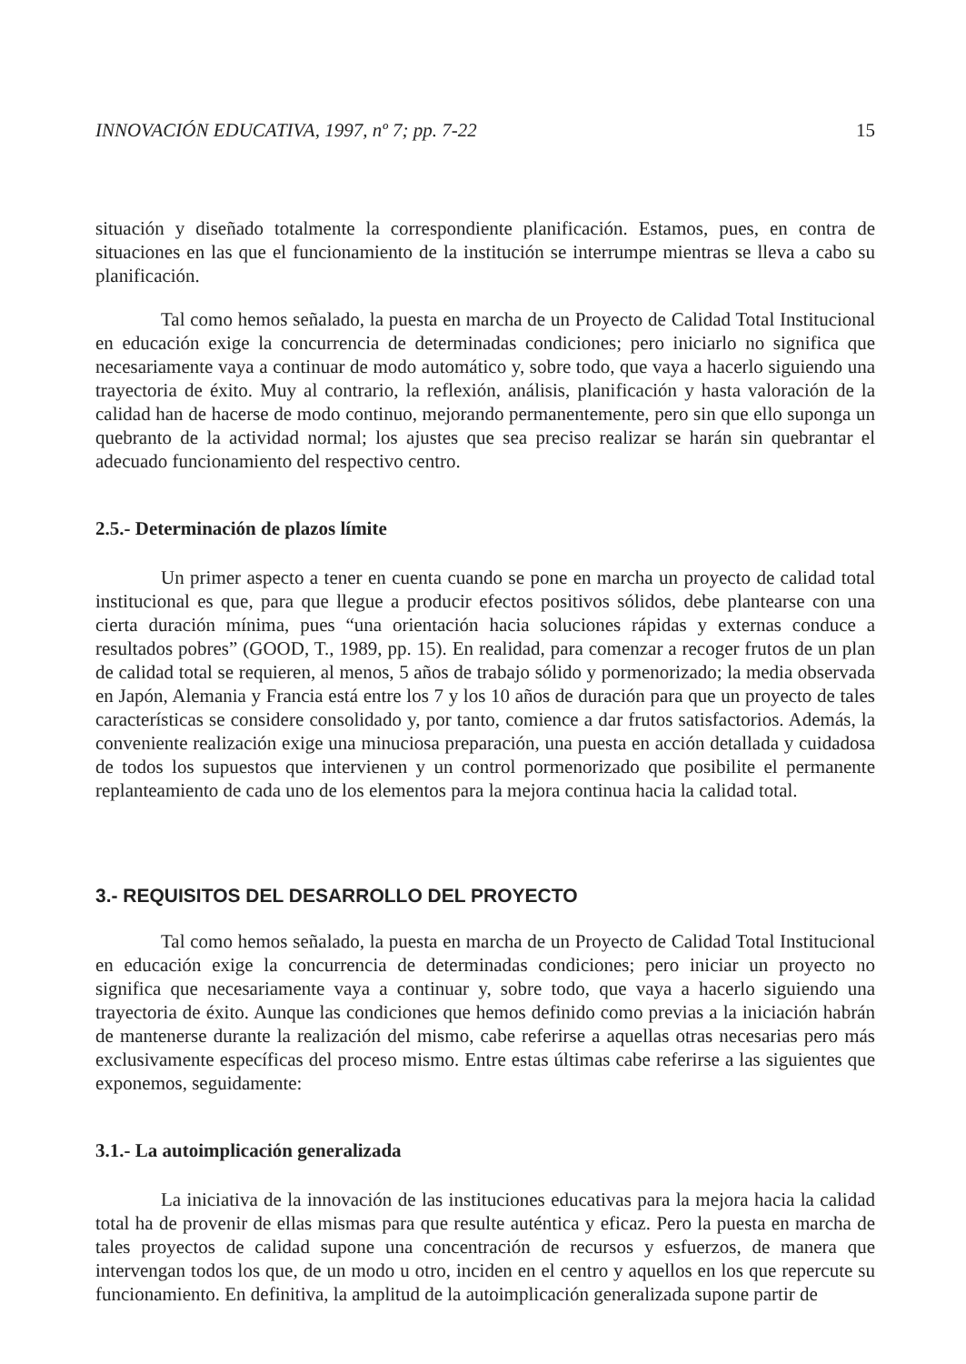INNOVACIÓN EDUCATIVA, 1997, nº 7; pp. 7-22 15
situación y diseñado totalmente la correspondiente planificación. Estamos, pues, en contra de situaciones en las que el funcionamiento de la institución se interrumpe mientras se lleva a cabo su planificación.
Tal como hemos señalado, la puesta en marcha de un Proyecto de Calidad Total Institucional en educación exige la concurrencia de determinadas condiciones; pero iniciarlo no significa que necesariamente vaya a continuar de modo automático y, sobre todo, que vaya a hacerlo siguiendo una trayectoria de éxito. Muy al contrario, la reflexión, análisis, planificación y hasta valoración de la calidad han de hacerse de modo continuo, mejorando permanentemente, pero sin que ello suponga un quebranto de la actividad normal; los ajustes que sea preciso realizar se harán sin quebrantar el adecuado funcionamiento del respectivo centro.
2.5.- Determinación de plazos límite
Un primer aspecto a tener en cuenta cuando se pone en marcha un proyecto de calidad total institucional es que, para que llegue a producir efectos positivos sólidos, debe plantearse con una cierta duración mínima, pues “una orientación hacia soluciones rápidas y externas conduce a resultados pobres” (GOOD, T., 1989, pp. 15). En realidad, para comenzar a recoger frutos de un plan de calidad total se requieren, al menos, 5 años de trabajo sólido y pormenorizado; la media observada en Japón, Alemania y Francia está entre los 7 y los 10 años de duración para que un proyecto de tales características se considere consolidado y, por tanto, comience a dar frutos satisfactorios. Además, la conveniente realización exige una minuciosa preparación, una puesta en acción detallada y cuidadosa de todos los supuestos que intervienen y un control pormenorizado que posibilite el permanente replanteamiento de cada uno de los elementos para la mejora continua hacia la calidad total.
3.- REQUISITOS DEL DESARROLLO DEL PROYECTO
Tal como hemos señalado, la puesta en marcha de un Proyecto de Calidad Total Institucional en educación exige la concurrencia de determinadas condiciones; pero iniciar un proyecto no significa que necesariamente vaya a continuar y, sobre todo, que vaya a hacerlo siguiendo una trayectoria de éxito. Aunque las condiciones que hemos definido como previas a la iniciación habrán de mantenerse durante la realización del mismo, cabe referirse a aquellas otras necesarias pero más exclusivamente específicas del proceso mismo. Entre estas últimas cabe referirse a las siguientes que exponemos, seguidamente:
3.1.- La autoimplicación generalizada
La iniciativa de la innovación de las instituciones educativas para la mejora hacia la calidad total ha de provenir de ellas mismas para que resulte auténtica y eficaz. Pero la puesta en marcha de tales proyectos de calidad supone una concentración de recursos y esfuerzos, de manera que intervengan todos los que, de un modo u otro, inciden en el centro y aquellos en los que repercute su funcionamiento. En definitiva, la amplitud de la autoimplicación generalizada supone partir de